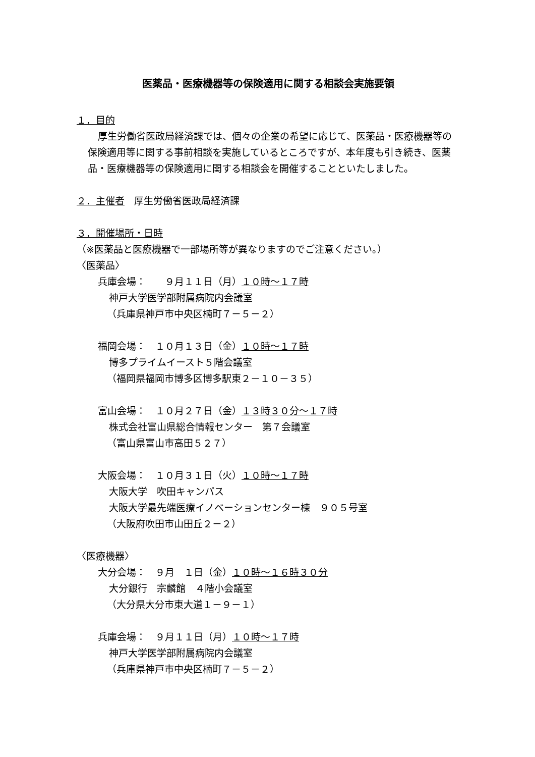医薬品・医療機器等の保険適用に関する相談会実施要領
１．目的
厚生労働省医政局経済課では、個々の企業の希望に応じて、医薬品・医療機器等の保険適用等に関する事前相談を実施しているところですが、本年度も引き続き、医薬品・医療機器等の保険適用に関する相談会を開催することといたしました。
２．主催者　厚生労働省医政局経済課
３．開催場所・日時
（※医薬品と医療機器で一部場所等が異なりますのでご注意ください。）
〈医薬品〉
兵庫会場：　　９月１１日（月）１０時～１７時
神戸大学医学部附属病院内会議室
（兵庫県神戸市中央区楠町７－５－２）
福岡会場：　１０月１３日（金）１０時～１７時
博多プライムイースト５階会議室
（福岡県福岡市博多区博多駅東２－１０－３５）
富山会場：　１０月２７日（金）１３時３０分～１７時
株式会社富山県総合情報センター　第７会議室
（富山県富山市高田５２７）
大阪会場：　１０月３１日（火）１０時～１７時
大阪大学　吹田キャンパス
大阪大学最先端医療イノベーションセンター棟　９０５号室
（大阪府吹田市山田丘２－２）
〈医療機器〉
大分会場：　９月　１日（金）１０時～１６時３０分
大分銀行　宗麟館　４階小会議室
（大分県大分市東大道１－９－１）
兵庫会場：　９月１１日（月）１０時～１７時
神戸大学医学部附属病院内会議室
（兵庫県神戸市中央区楠町７－５－２）